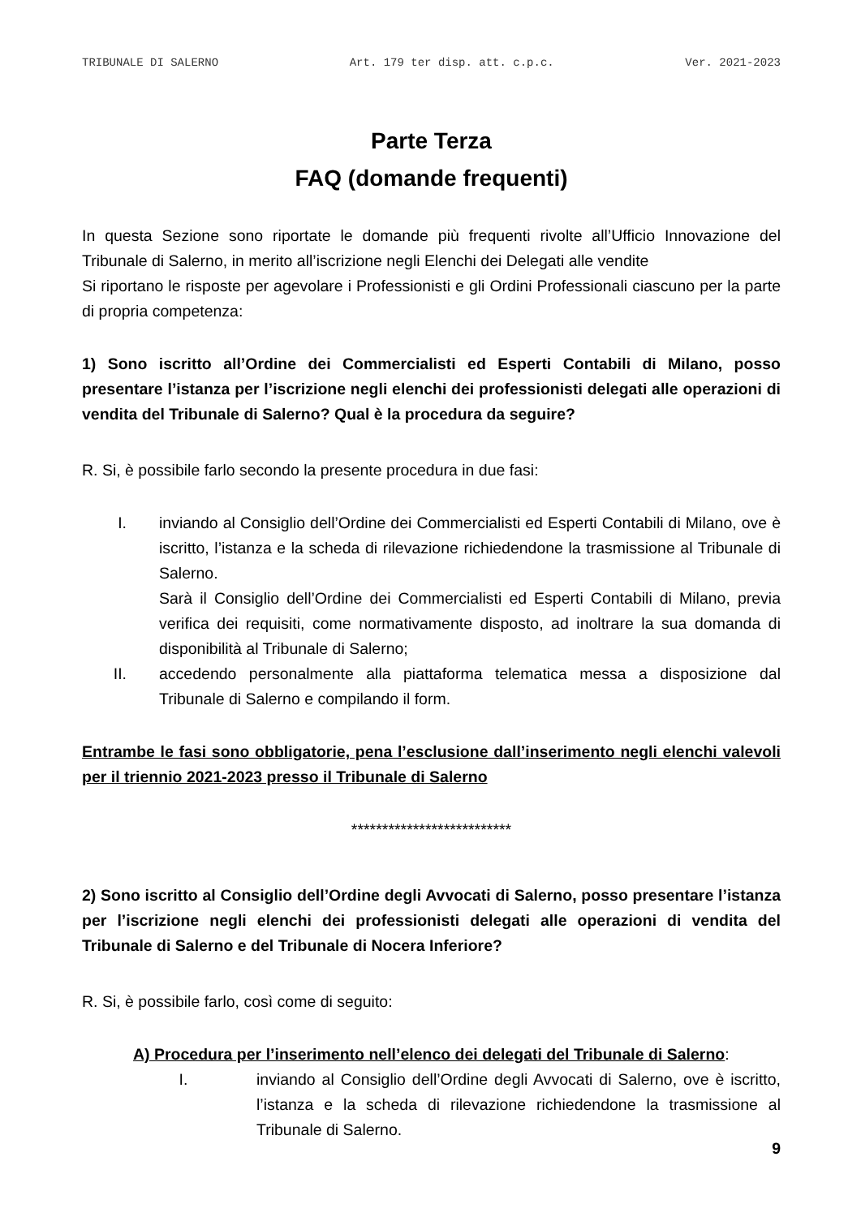TRIBUNALE DI SALERNO Art. 179 ter disp. att. c.p.c. Ver. 2021-2023
Parte Terza
FAQ (domande frequenti)
In questa Sezione sono riportate le domande più frequenti rivolte all’Ufficio Innovazione del Tribunale di Salerno, in merito all’iscrizione negli Elenchi dei Delegati alle vendite
Si riportano le risposte per agevolare i Professionisti e gli Ordini Professionali ciascuno per la parte di propria competenza:
1) Sono iscritto all’Ordine dei Commercialisti ed Esperti Contabili di Milano, posso presentare l’istanza per l’iscrizione negli elenchi dei professionisti delegati alle operazioni di vendita del Tribunale di Salerno? Qual è la procedura da seguire?
R. Si, è possibile farlo secondo la presente procedura in due fasi:
I. inviando al Consiglio dell’Ordine dei Commercialisti ed Esperti Contabili di Milano, ove è iscritto, l’istanza e la scheda di rilevazione richiedendone la trasmissione al Tribunale di Salerno.
Sarà il Consiglio dell’Ordine dei Commercialisti ed Esperti Contabili di Milano, previa verifica dei requisiti, come normativamente disposto, ad inoltrare la sua domanda di disponibilità al Tribunale di Salerno;
II. accedendo personalmente alla piattaforma telematica messa a disposizione dal Tribunale di Salerno e compilando il form.
Entrambe le fasi sono obbligatorie, pena l’esclusione dall’inserimento negli elenchi valevoli per il triennio 2021-2023 presso il Tribunale di Salerno
**************************
2) Sono iscritto al Consiglio dell’Ordine degli Avvocati di Salerno, posso presentare l’istanza per l’iscrizione negli elenchi dei professionisti delegati alle operazioni di vendita del Tribunale di Salerno e del Tribunale di Nocera Inferiore?
R. Si, è possibile farlo, così come di seguito:
A) Procedura per l’inserimento nell’elenco dei delegati del Tribunale di Salerno:
I. inviando al Consiglio dell’Ordine degli Avvocati di Salerno, ove è iscritto, l’istanza e la scheda di rilevazione richiedendone la trasmissione al Tribunale di Salerno.
9